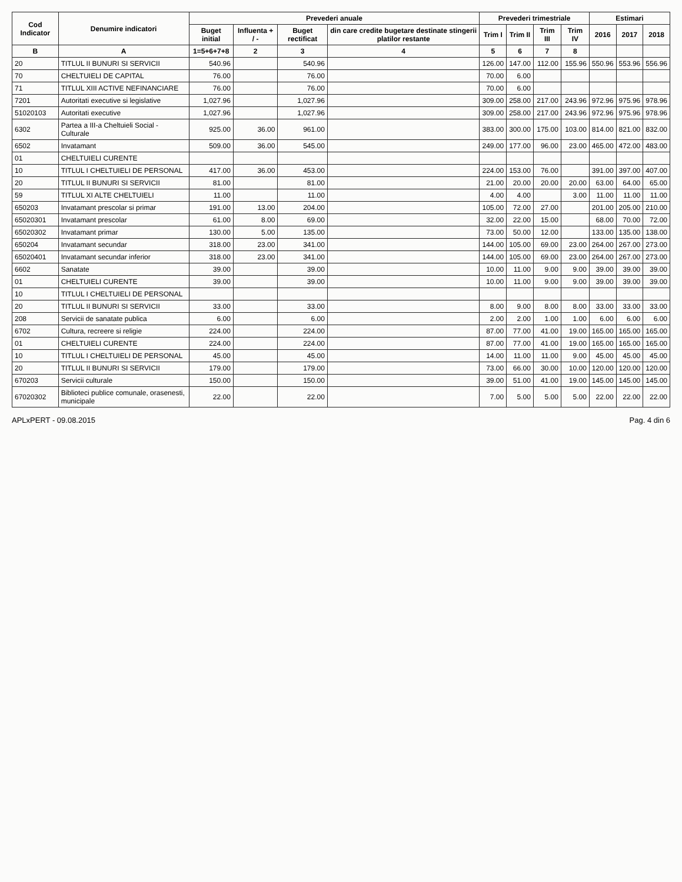| Cod Indicator | Denumire indicatori | Prevederi anuale | | | | Prevederi trimestriale | | | | Estimari | | |
| --- | --- | --- | --- | --- | --- | --- | --- | --- | --- | --- | --- | --- |
| | | Buget initial | Influenta + / - | Buget rectificat | din care credite bugetare destinate stingerii platilor restante | Trim I | Trim II | Trim III | Trim IV | 2016 | 2017 | 2018 |
| B | A | 1=5+6+7+8 | 2 | 3 | 4 | 5 | 6 | 7 | 8 | | | |
| 20 | TITLUL II BUNURI SI SERVICII | 540.96 | | 540.96 | | 126.00 | 147.00 | 112.00 | 155.96 | 550.96 | 553.96 | 556.96 |
| 70 | CHELTUIELI DE CAPITAL | 76.00 | | 76.00 | | 70.00 | 6.00 | | | | | |
| 71 | TITLUL XIII ACTIVE NEFINANCIARE | 76.00 | | 76.00 | | 70.00 | 6.00 | | | | | |
| 7201 | Autoritati executive si legislative | 1,027.96 | | 1,027.96 | | 309.00 | 258.00 | 217.00 | 243.96 | 972.96 | 975.96 | 978.96 |
| 51020103 | Autoritati executive | 1,027.96 | | 1,027.96 | | 309.00 | 258.00 | 217.00 | 243.96 | 972.96 | 975.96 | 978.96 |
| 6302 | Partea a III-a Cheltuieli Social - Culturale | 925.00 | 36.00 | 961.00 | | 383.00 | 300.00 | 175.00 | 103.00 | 814.00 | 821.00 | 832.00 |
| 6502 | Invatamant | 509.00 | 36.00 | 545.00 | | 249.00 | 177.00 | 96.00 | 23.00 | 465.00 | 472.00 | 483.00 |
| 01 | CHELTUIELI CURENTE | | | | | | | | | | | |
| 10 | TITLUL I CHELTUIELI DE PERSONAL | 417.00 | 36.00 | 453.00 | | 224.00 | 153.00 | 76.00 | | 391.00 | 397.00 | 407.00 |
| 20 | TITLUL II BUNURI SI SERVICII | 81.00 | | 81.00 | | 21.00 | 20.00 | 20.00 | 20.00 | 63.00 | 64.00 | 65.00 |
| 59 | TITLUL XI ALTE CHELTUIELI | 11.00 | | 11.00 | | 4.00 | 4.00 | | 3.00 | 11.00 | 11.00 | 11.00 |
| 650203 | Invatamant prescolar si primar | 191.00 | 13.00 | 204.00 | | 105.00 | 72.00 | 27.00 | | 201.00 | 205.00 | 210.00 |
| 65020301 | Invatamant prescolar | 61.00 | 8.00 | 69.00 | | 32.00 | 22.00 | 15.00 | | 68.00 | 70.00 | 72.00 |
| 65020302 | Invatamant primar | 130.00 | 5.00 | 135.00 | | 73.00 | 50.00 | 12.00 | | 133.00 | 135.00 | 138.00 |
| 650204 | Invatamant secundar | 318.00 | 23.00 | 341.00 | | 144.00 | 105.00 | 69.00 | 23.00 | 264.00 | 267.00 | 273.00 |
| 65020401 | Invatamant secundar inferior | 318.00 | 23.00 | 341.00 | | 144.00 | 105.00 | 69.00 | 23.00 | 264.00 | 267.00 | 273.00 |
| 6602 | Sanatate | 39.00 | | 39.00 | | 10.00 | 11.00 | 9.00 | 9.00 | 39.00 | 39.00 | 39.00 |
| 01 | CHELTUIELI CURENTE | 39.00 | | 39.00 | | 10.00 | 11.00 | 9.00 | 9.00 | 39.00 | 39.00 | 39.00 |
| 10 | TITLUL I CHELTUIELI DE PERSONAL | | | | | | | | | | | |
| 20 | TITLUL II BUNURI SI SERVICII | 33.00 | | 33.00 | | 8.00 | 9.00 | 8.00 | 8.00 | 33.00 | 33.00 | 33.00 |
| 208 | Servicii de sanatate publica | 6.00 | | 6.00 | | 2.00 | 2.00 | 1.00 | 1.00 | 6.00 | 6.00 | 6.00 |
| 6702 | Cultura, recreere si religie | 224.00 | | 224.00 | | 87.00 | 77.00 | 41.00 | 19.00 | 165.00 | 165.00 | 165.00 |
| 01 | CHELTUIELI CURENTE | 224.00 | | 224.00 | | 87.00 | 77.00 | 41.00 | 19.00 | 165.00 | 165.00 | 165.00 |
| 10 | TITLUL I CHELTUIELI DE PERSONAL | 45.00 | | 45.00 | | 14.00 | 11.00 | 11.00 | 9.00 | 45.00 | 45.00 | 45.00 |
| 20 | TITLUL II BUNURI SI SERVICII | 179.00 | | 179.00 | | 73.00 | 66.00 | 30.00 | 10.00 | 120.00 | 120.00 | 120.00 |
| 670203 | Servicii culturale | 150.00 | | 150.00 | | 39.00 | 51.00 | 41.00 | 19.00 | 145.00 | 145.00 | 145.00 |
| 67020302 | Biblioteci publice comunale, orasenesti, municipale | 22.00 | | 22.00 | | 7.00 | 5.00 | 5.00 | 5.00 | 22.00 | 22.00 | 22.00 |
APLxPERT - 09.08.2015 Pag. 4 din 6